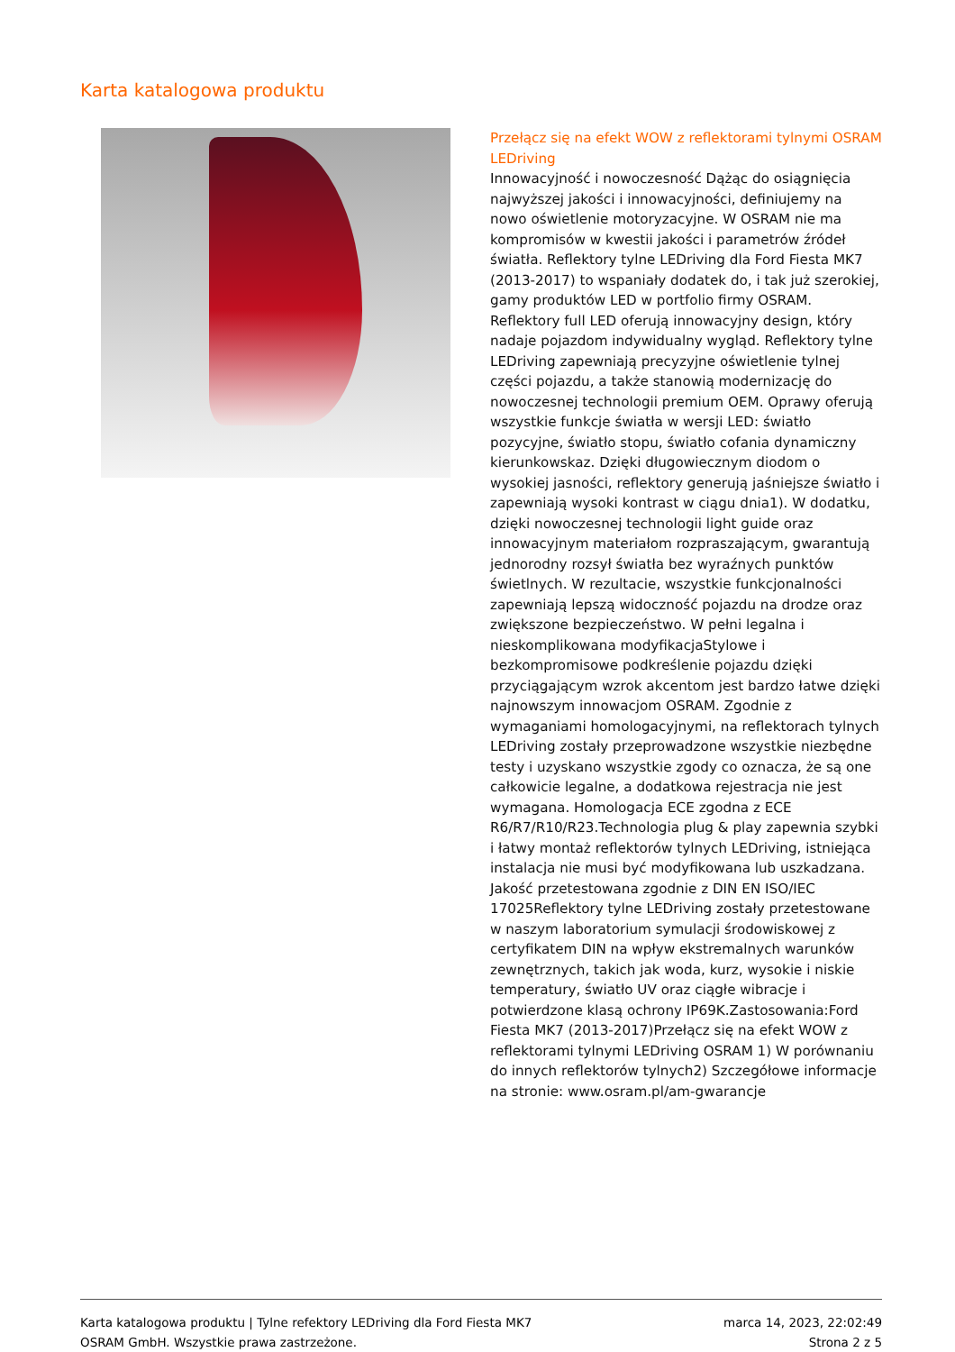Karta katalogowa produktu
Przełącz się na efekt WOW z reflektorami tylnymi OSRAM LEDriving
Innowacyjność i nowoczesność Dążąc do osiągnięcia najwyższej jakości i innowacyjności, definiujemy na nowo oświetlenie motoryzacyjne. W OSRAM nie ma kompromisów w kwestii jakości i parametrów źródeł światła. Reflektory tylne LEDriving dla Ford Fiesta MK7 (2013-2017) to wspaniały dodatek do, i tak już szerokiej, gamy produktów LED w portfolio firmy OSRAM. Reflektory full LED oferują innowacyjny design, który nadaje pojazdom indywidualny wygląd. Reflektory tylne LEDriving zapewniają precyzyjne oświetlenie tylnej części pojazdu, a także stanowią modernizację do nowoczesnej technologii premium OEM. Oprawy oferują wszystkie funkcje światła w wersji LED: światło pozycyjne, światło stopu, światło cofania dynamiczny kierunkowskaz. Dzięki długowiecznym diodom o wysokiej jasności, reflektory generują jaśniejsze światło i zapewniają wysoki kontrast w ciągu dnia1). W dodatku, dzięki nowoczesnej technologii light guide oraz innowacyjnym materiałom rozpraszającym, gwarantują jednorodny rozsył światła bez wyraźnych punktów świetlnych. W rezultacie, wszystkie funkcjonalności zapewniają lepszą widoczność pojazdu na drodze oraz zwiększone bezpieczeństwo. W pełni legalna i nieskomplikowana modyfikacjaStylowe i bezkompromisowe podkreślenie pojazdu dzięki przyciągającym wzrok akcentom jest bardzo łatwe dzięki najnowszym innowacjom OSRAM. Zgodnie z wymaganiami homologacyjnymi, na reflektorach tylnych LEDriving zostały przeprowadzone wszystkie niezbędne testy i uzyskano wszystkie zgody co oznacza, że są one całkowicie legalne, a dodatkowa rejestracja nie jest wymagana. Homologacja ECE zgodna z ECE R6/R7/R10/R23.Technologia plug & play zapewnia szybki i łatwy montaż reflektorów tylnych LEDriving, istniejąca instalacja nie musi być modyfikowana lub uszkadzana. Jakość przetestowana zgodnie z DIN EN ISO/IEC 17025Reflektory tylne LEDriving zostały przetestowane w naszym laboratorium symulacji środowiskowej z certyfikatem DIN na wpływ ekstremalnych warunków zewnętrznych, takich jak woda, kurz, wysokie i niskie temperatury, światło UV oraz ciągłe wibracje i potwierdzone klasą ochrony IP69K.Zastosowania:Ford Fiesta MK7 (2013-2017)Przełącz się na efekt WOW z reflektorami tylnymi LEDriving OSRAM 1) W porównaniu do innych reflektorów tylnych2) Szczegółowe informacje na stronie: www.osram.pl/am-gwarancje
Karta katalogowa produktu | Tylne refektory LEDriving dla Ford Fiesta MK7
OSRAM GmbH. Wszystkie prawa zastrzeżone.
marca 14, 2023, 22:02:49
Strona 2 z 5